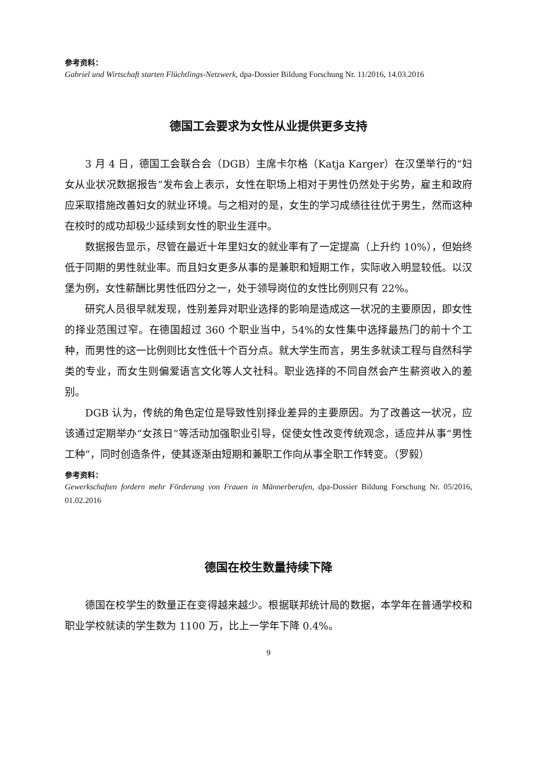参考资料：
Gabriel und Wirtschaft starten Flüchtlings-Netzwerk, dpa-Dossier Bildung Forschung Nr. 11/2016, 14.03.2016
德国工会要求为女性从业提供更多支持
3 月 4 日，德国工会联合会（DGB）主席卡尔格（Katja Karger）在汉堡举行的“妇女从业状况数据报告”发布会上表示，女性在职场上相对于男性仍然处于劣势，雇主和政府应采取措施改善妇女的就业环境。与之相对的是，女生的学习成绩往往优于男生，然而这种在校时的成功却极少延续到女性的职业生涯中。
数据报告显示，尽管在最近十年里妇女的就业率有了一定提高（上升约 10%），但始终低于同期的男性就业率。而且妇女更多从事的是兼职和短期工作，实际收入明显较低。以汉堡为例，女性薪酬比男性低四分之一，处于领导岗位的女性比例则只有 22%。
研究人员很早就发现，性别差异对职业选择的影响是造成这一状况的主要原因，即女性的择业范围过窄。在德国超过 360 个职业当中，54%的女性集中选择最热门的前十个工种，而男性的这一比例则比女性低十个百分点。就大学生而言，男生多就读工程与自然科学类的专业，而女生则偏爱语言文化等人文社科。职业选择的不同自然会产生薪资收入的差别。
DGB 认为，传统的角色定位是导致性别择业差异的主要原因。为了改善这一状况，应该通过定期举办“女孩日”等活动加强职业引导，促使女性改变传统观念，适应并从事“男性工种”，同时创造条件，使其逐渐由短期和兼职工作向从事全职工作转变。（罗毅）
参考资料：
Gewerkschaften fordern mehr Förderung von Frauen in Männerberufen, dpa-Dossier Bildung Forschung Nr. 05/2016, 01.02.2016
德国在校生数量持续下降
德国在校学生的数量正在变得越来越少。根据联邦统计局的数据，本学年在普通学校和职业学校就读的学生数为 1100 万，比上一学年下降 0.4%。
9